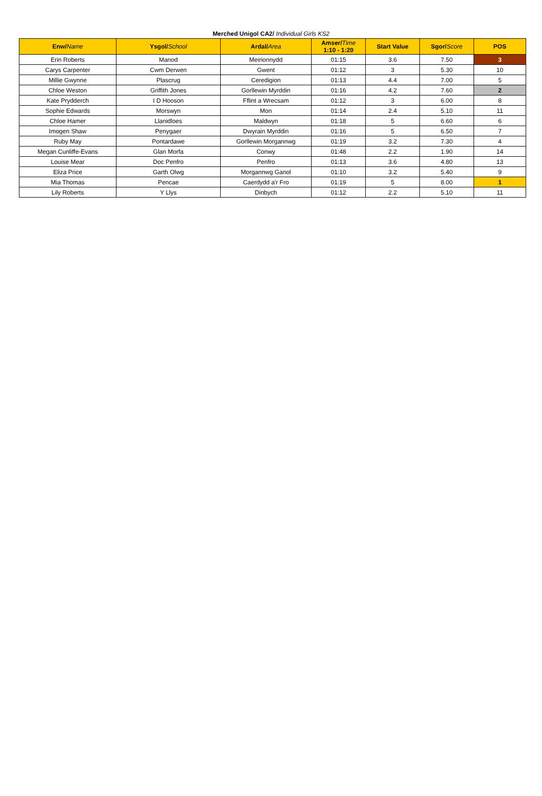Merched Unigol CA2/ Individual Girls KS2
| Enw/ Name | Ysgol/ School | Ardal/ Area | Amser/ Time 1:10 - 1:20 | Start Value | Sgor/ Score | POS |
| --- | --- | --- | --- | --- | --- | --- |
| Erin Roberts | Manod | Meirionnydd | 01:15 | 3.6 | 7.50 | 3 |
| Carys Carpenter | Cwm Derwen | Gwent | 01:12 | 3 | 5.30 | 10 |
| Millie Gwynne | Plascrug | Ceredigion | 01:13 | 4.4 | 7.00 | 5 |
| Chloe Weston | Griffith Jones | Gorllewin Myrddin | 01:16 | 4.2 | 7.60 | 2 |
| Kate Prydderch | I D Hooson | Fflint a Wrecsam | 01:12 | 3 | 6.00 | 8 |
| Sophie Edwards | Morswyn | Mon | 01:14 | 2.4 | 5.10 | 11 |
| Chloe Hamer | Llanidloes | Maldwyn | 01:18 | 5 | 6.60 | 6 |
| Imogen Shaw | Penygaer | Dwyrain Myrddin | 01:16 | 5 | 6.50 | 7 |
| Ruby May | Pontardawe | Gorllewin Morgannwg | 01:19 | 3.2 | 7.30 | 4 |
| Megan Cunliffe-Evans | Glan Morfa | Conwy | 01:48 | 2.2 | 1.90 | 14 |
| Louise Mear | Doc Penfro | Penfro | 01:13 | 3.6 | 4.80 | 13 |
| Eliza Price | Garth Olwg | Morgannwg Ganol | 01:10 | 3.2 | 5.40 | 9 |
| Mia Thomas | Pencae | Caerdydd a'r Fro | 01:19 | 5 | 8.00 | 1 |
| Lily Roberts | Y Llys | Dinbych | 01:12 | 2.2 | 5.10 | 11 |